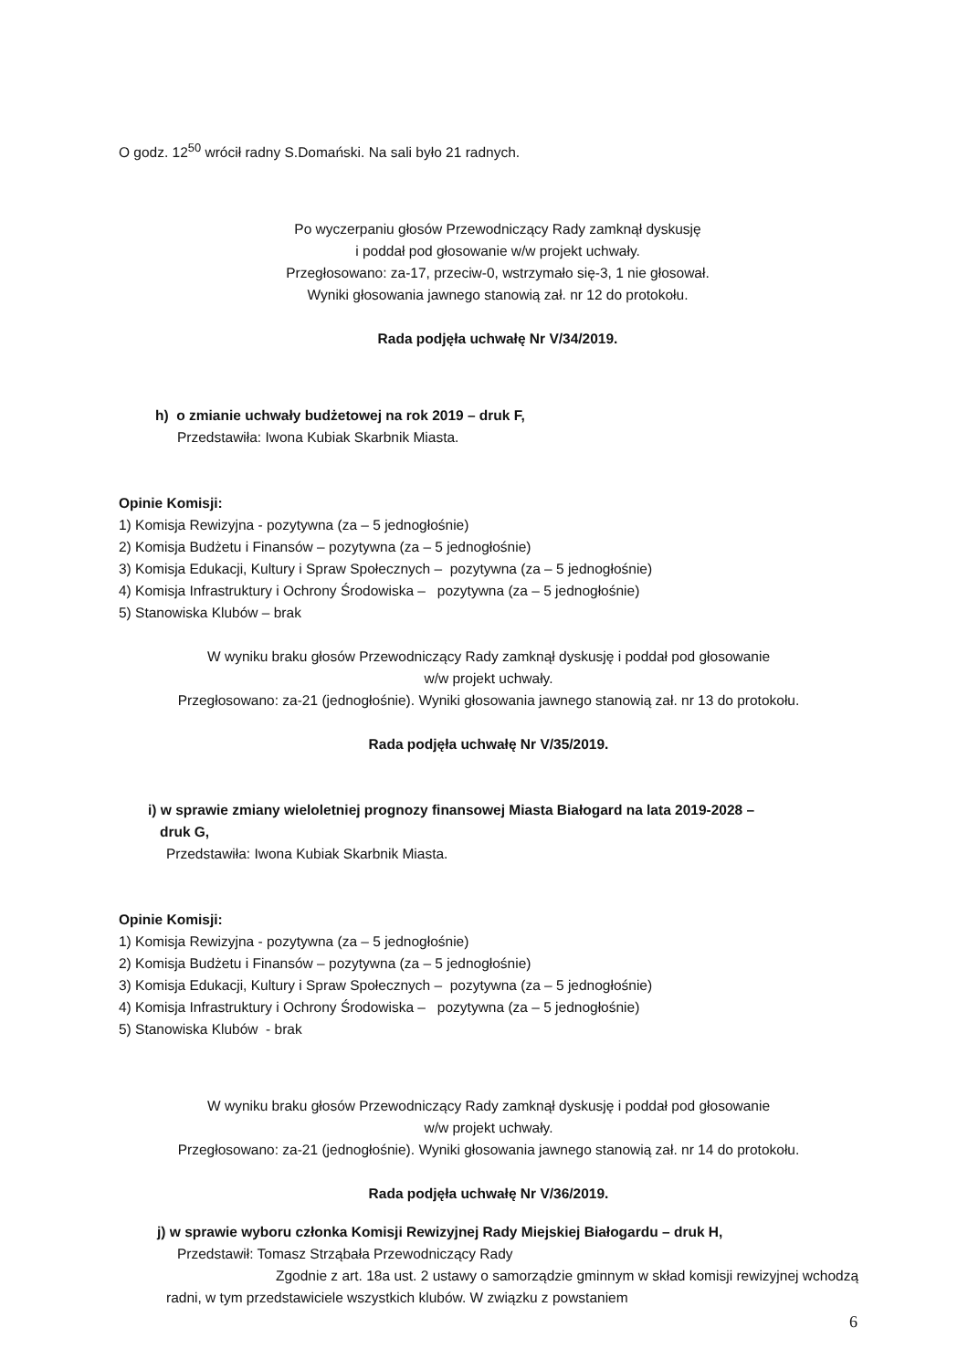O godz. 12<sup>50</sup> wrócił radny S.Domański. Na sali było 21 radnych.
Po wyczerpaniu głosów Przewodniczący Rady zamknął dyskusję
i poddał pod głosowanie w/w projekt uchwały.
Przegłosowano: za-17, przeciw-0, wstrzymało się-3, 1 nie głosował.
Wyniki głosowania jawnego stanowią zał. nr 12 do protokołu.
Rada podjęła uchwałę Nr V/34/2019.
h) o zmianie uchwały budżetowej na rok 2019 – druk F,
Przedstawiła: Iwona Kubiak Skarbnik Miasta.
Opinie Komisji:
1) Komisja Rewizyjna - pozytywna (za – 5 jednogłośnie)
2) Komisja Budżetu i Finansów – pozytywna (za – 5 jednogłośnie)
3) Komisja Edukacji, Kultury i Spraw Społecznych – pozytywna (za – 5 jednogłośnie)
4) Komisja Infrastruktury i Ochrony Środowiska – pozytywna (za – 5 jednogłośnie)
5) Stanowiska Klubów – brak
W wyniku braku głosów Przewodniczący Rady zamknął dyskusję i poddał pod głosowanie
w/w projekt uchwały.
Przegłosowano: za-21 (jednogłośnie). Wyniki głosowania jawnego stanowią zał. nr 13 do protokołu.
Rada podjęła uchwałę Nr V/35/2019.
i) w sprawie zmiany wieloletniej prognozy finansowej Miasta Białogard na lata 2019-2028 –
druk G,
Przedstawiła: Iwona Kubiak Skarbnik Miasta.
Opinie Komisji:
1) Komisja Rewizyjna - pozytywna (za – 5 jednogłośnie)
2) Komisja Budżetu i Finansów – pozytywna (za – 5 jednogłośnie)
3) Komisja Edukacji, Kultury i Spraw Społecznych – pozytywna (za – 5 jednogłośnie)
4) Komisja Infrastruktury i Ochrony Środowiska – pozytywna (za – 5 jednogłośnie)
5) Stanowiska Klubów - brak
W wyniku braku głosów Przewodniczący Rady zamknął dyskusję i poddał pod głosowanie
w/w projekt uchwały.
Przegłosowano: za-21 (jednogłośnie). Wyniki głosowania jawnego stanowią zał. nr 14 do protokołu.
Rada podjęła uchwałę Nr V/36/2019.
j) w sprawie wyboru członka Komisji Rewizyjnej Rady Miejskiej Białogardu – druk H,
Przedstawił: Tomasz Strząbała Przewodniczący Rady
Zgodnie z art. 18a ust. 2 ustawy o samorządzie gminnym w skład komisji rewizyjnej wchodzą radni, w tym przedstawiciele wszystkich klubów. W związku z powstaniem
6